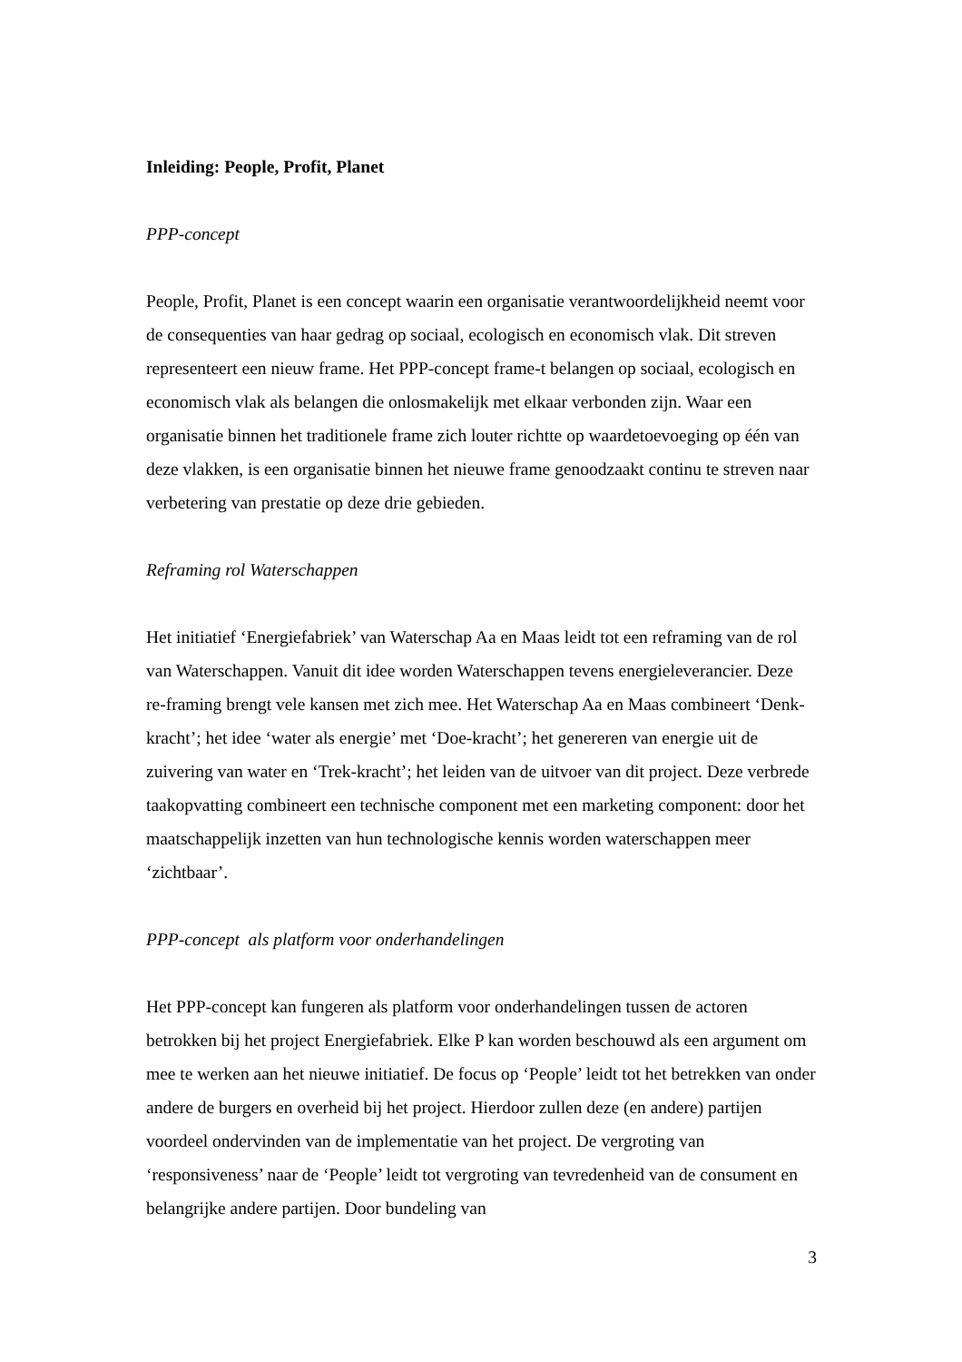Inleiding: People, Profit, Planet
PPP-concept
People, Profit, Planet is een concept waarin een organisatie verantwoordelijkheid neemt voor de consequenties van haar gedrag op sociaal, ecologisch en economisch vlak. Dit streven representeert een nieuw frame. Het PPP-concept frame-t belangen op sociaal, ecologisch en economisch vlak als belangen die onlosmakelijk met elkaar verbonden zijn. Waar een organisatie binnen het traditionele frame zich louter richtte op waardetoevoeging op één van deze vlakken, is een organisatie binnen het nieuwe frame genoodzaakt continu te streven naar verbetering van prestatie op deze drie gebieden.
Reframing rol Waterschappen
Het initiatief ‘Energiefabriek’ van Waterschap Aa en Maas leidt tot een reframing van de rol van Waterschappen. Vanuit dit idee worden Waterschappen tevens energieleverancier. Deze re-framing brengt vele kansen met zich mee. Het Waterschap Aa en Maas combineert ‘Denk-kracht’; het idee ‘water als energie’ met ‘Doe-kracht’; het genereren van energie uit de zuivering van water en ‘Trek-kracht’; het leiden van de uitvoer van dit project. Deze verbrede taakopvatting combineert een technische component met een marketing component: door het maatschappelijk inzetten van hun technologische kennis worden waterschappen meer ‘zichtbaar’.
PPP-concept als platform voor onderhandelingen
Het PPP-concept kan fungeren als platform voor onderhandelingen tussen de actoren betrokken bij het project Energiefabriek. Elke P kan worden beschouwd als een argument om mee te werken aan het nieuwe initiatief. De focus op ‘People’ leidt tot het betrekken van onder andere de burgers en overheid bij het project. Hierdoor zullen deze (en andere) partijen voordeel ondervinden van de implementatie van het project. De vergroting van ‘responsiveness’ naar de ‘People’ leidt tot vergroting van tevredenheid van de consument en belangrijke andere partijen. Door bundeling van
3